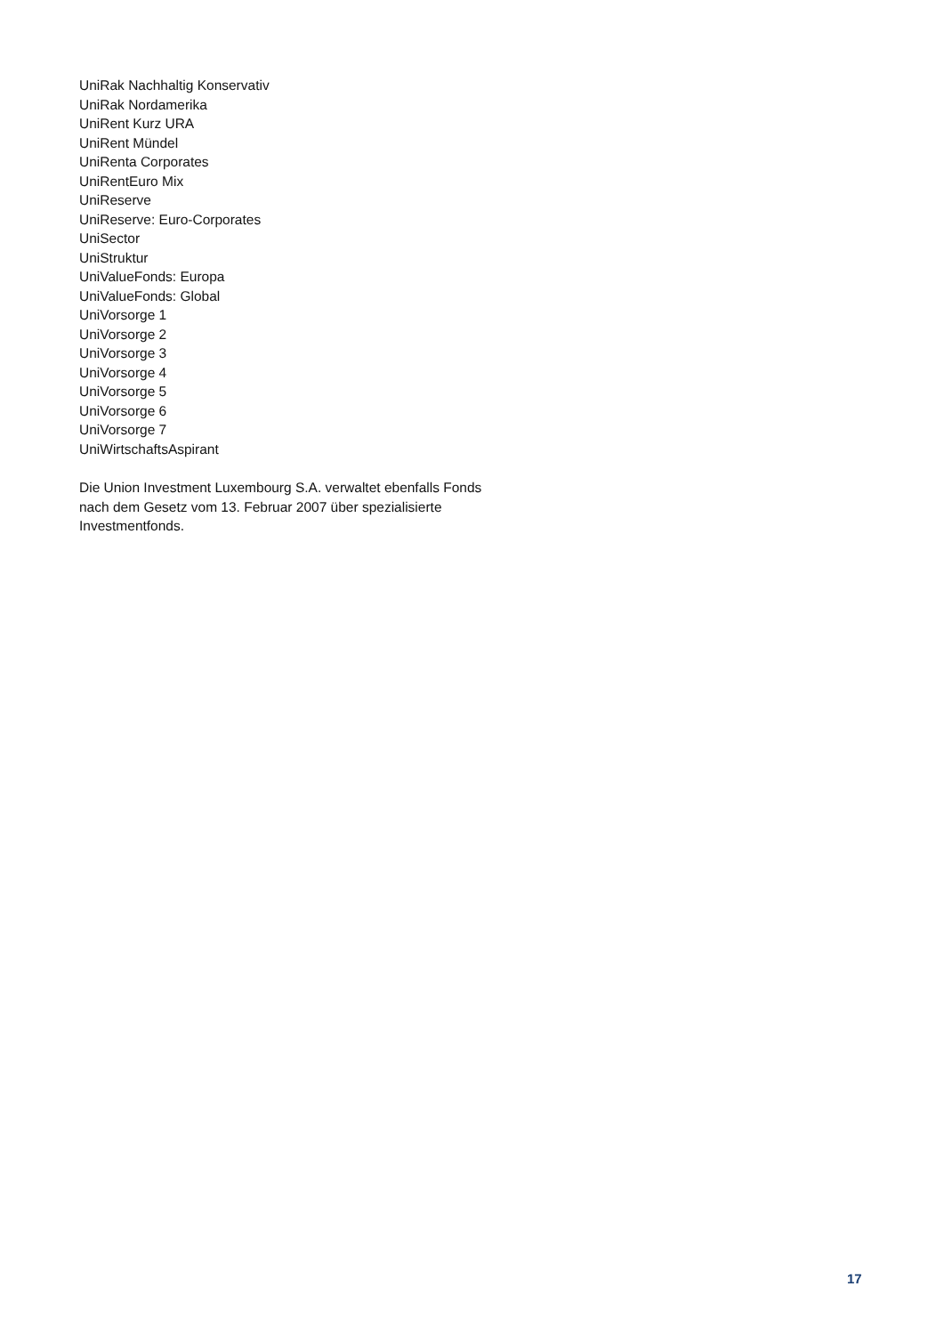UniRak Nachhaltig Konservativ
UniRak Nordamerika
UniRent Kurz URA
UniRent Mündel
UniRenta Corporates
UniRentEuro Mix
UniReserve
UniReserve: Euro-Corporates
UniSector
UniStruktur
UniValueFonds: Europa
UniValueFonds: Global
UniVorsorge 1
UniVorsorge 2
UniVorsorge 3
UniVorsorge 4
UniVorsorge 5
UniVorsorge 6
UniVorsorge 7
UniWirtschaftsAspirant
Die Union Investment Luxembourg S.A. verwaltet ebenfalls Fonds
nach dem Gesetz vom 13. Februar 2007 über spezialisierte
Investmentfonds.
17